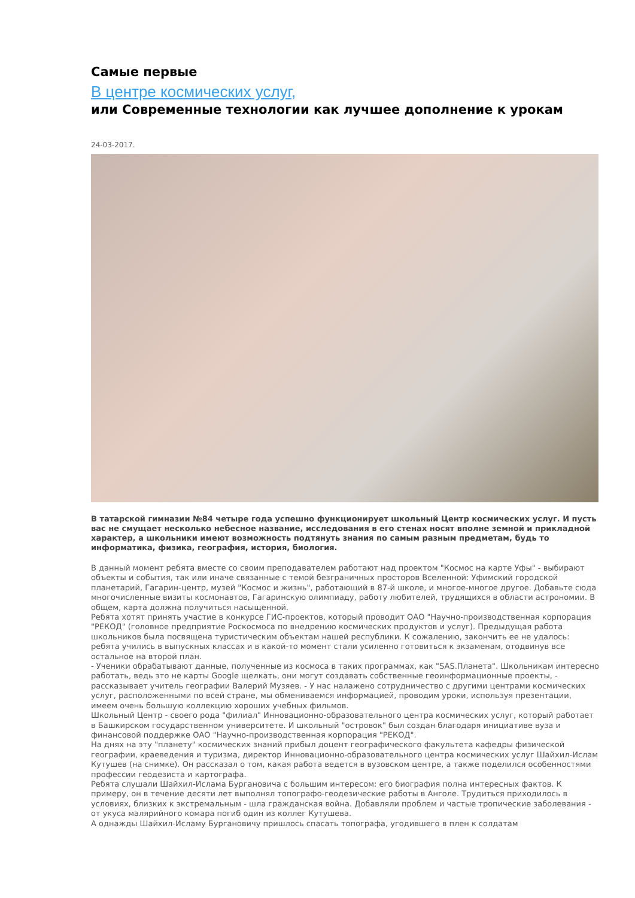Самые первые
В центре космических услуг,
или Современные технологии как лучшее дополнение к урокам
24-03-2017.
В татарской гимназии №84 четыре года успешно функционирует школьный Центр космических услуг. И пусть вас не смущает несколько небесное название, исследования в его стенах носят вполне земной и прикладной характер, а школьники имеют возможность подтянуть знания по самым разным предметам, будь то информатика, физика, география, история, биология.
В данный момент ребята вместе со своим преподавателем работают над проектом "Космос на карте Уфы" - выбирают объекты и события, так или иначе связанные с темой безграничных просторов Вселенной: Уфимский городской планетарий, Гагарин-центр, музей "Космос и жизнь", работающий в 87-й школе, и многое-многое другое. Добавьте сюда многочисленные визиты космонавтов, Гагаринскую олимпиаду, работу любителей, трудящихся в области астрономии. В общем, карта должна получиться насыщенной.
Ребята хотят принять участие в конкурсе ГИС-проектов, который проводит ОАО "Научно-производственная корпорация "РЕКОД" (головное предприятие Роскосмоса по внедрению космических продуктов и услуг). Предыдущая работа школьников была посвящена туристическим объектам нашей республики. К сожалению, закончить ее не удалось: ребята учились в выпускных классах и в какой-то момент стали усиленно готовиться к экзаменам, отодвинув все остальное на второй план.
- Ученики обрабатывают данные, полученные из космоса в таких программах, как "SAS.Планета". Школьникам интересно работать, ведь это не карты Google щелкать, они могут создавать собственные геоинформационные проекты, - рассказывает учитель географии Валерий Музяев. - У нас налажено сотрудничество с другими центрами космических услуг, расположенными по всей стране, мы обмениваемся информацией, проводим уроки, используя презентации, имеем очень большую коллекцию хороших учебных фильмов.
Школьный Центр - своего рода "филиал" Инновационно-образовательного центра космических услуг, который работает в Башкирском государственном университете. И школьный "островок" был создан благодаря инициативе вуза и финансовой поддержке ОАО "Научно-производственная корпорация "РЕКОД".
На днях на эту "планету" космических знаний прибыл доцент географического факультета кафедры физической географии, краеведения и туризма, директор Инновационно-образовательного центра космических услуг Шайхил-Ислам Кутушев (на снимке). Он рассказал о том, какая работа ведется в вузовском центре, а также поделился особенностями профессии геодезиста и картографа.
Ребята слушали Шайхил-Ислама Бургановича с большим интересом: его биография полна интересных фактов. К примеру, он в течение десяти лет выполнял топографо-геодезические работы в Анголе. Трудиться приходилось в условиях, близких к экстремальным - шла гражданская война. Добавляли проблем и частые тропические заболевания - от укуса малярийного комара погиб один из коллег Кутушева.
А однажды Шайхил-Исламу Бургановичу пришлось спасать топографа, угодившего в плен к солдатам